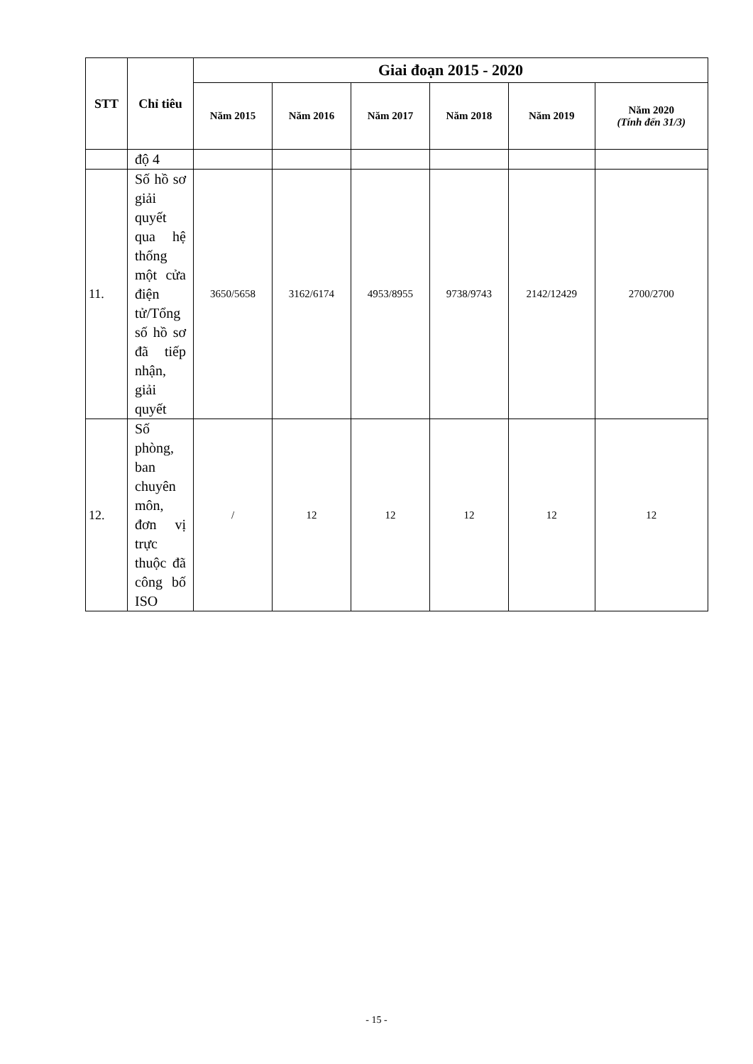| STT | Chỉ tiêu | Giai đoạn 2015 - 2020 | | | | | |
| --- | --- | --- | --- | --- | --- | --- | --- |
| | | Năm 2015 | Năm 2016 | Năm 2017 | Năm 2018 | Năm 2019 | Năm 2020 (Tính đến 31/3) |
| | độ 4 | | | | | | |
| 11. | Số hồ sơ giải quyết qua hệ thống một cửa điện tử/Tổng số hồ sơ đã tiếp nhận, giải quyết | 3650/5658 | 3162/6174 | 4953/8955 | 9738/9743 | 2142/12429 | 2700/2700 |
| 12. | Số phòng, ban chuyên môn, đơn vị trực thuộc đã công bố ISO | / | 12 | 12 | 12 | 12 | 12 |
- 15 -